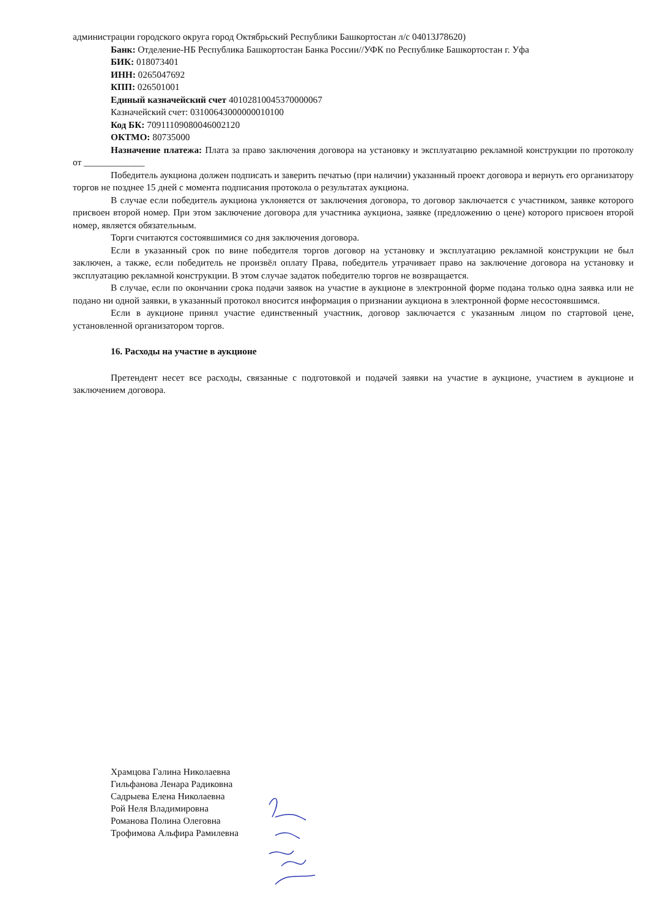администрации городского округа город Октябрьский Республики Башкортостан л/с 04013J78620)
Банк: Отделение-НБ Республика Башкортостан Банка России//УФК по Республике Башкортостан г. Уфа
БИК: 018073401
ИНН: 0265047692
КПП: 026501001
Единый казначейский счет 40102810045370000067
Казначейский счет: 03100643000000010100
Код БК: 70911109080046002120
ОКТМО: 80735000
Назначение платежа: Плата за право заключения договора на установку и эксплуатацию рекламной конструкции по протоколу от _____________
Победитель аукциона должен подписать и заверить печатью (при наличии) указанный проект договора и вернуть его организатору торгов не позднее 15 дней с момента подписания протокола о результатах аукциона.
В случае если победитель аукциона уклоняется от заключения договора, то договор заключается с участником, заявке которого присвоен второй номер. При этом заключение договора для участника аукциона, заявке (предложению о цене) которого присвоен второй номер, является обязательным.
Торги считаются состоявшимися со дня заключения договора.
Если в указанный срок по вине победителя торгов договор на установку и эксплуатацию рекламной конструкции не был заключен, а также, если победитель не произвёл оплату Права, победитель утрачивает право на заключение договора на установку и эксплуатацию рекламной конструкции. В этом случае задаток победителю торгов не возвращается.
В случае, если по окончании срока подачи заявок на участие в аукционе в электронной форме подана только одна заявка или не подано ни одной заявки, в указанный протокол вносится информация о признании аукциона в электронной форме несостоявшимся.
Если в аукционе принял участие единственный участник, договор заключается с указанным лицом по стартовой цене, установленной организатором торгов.
16. Расходы на участие в аукционе
Претендент несет все расходы, связанные с подготовкой и подачей заявки на участие в аукционе, участием в аукционе и заключением договора.
Храмцова Галина Николаевна
Гильфанова Ленара Радиковна
Садрыева Елена Николаевна
Рой Неля Владимировна
Романова Полина Олеговна
Трофимова Альфира Рамилевна